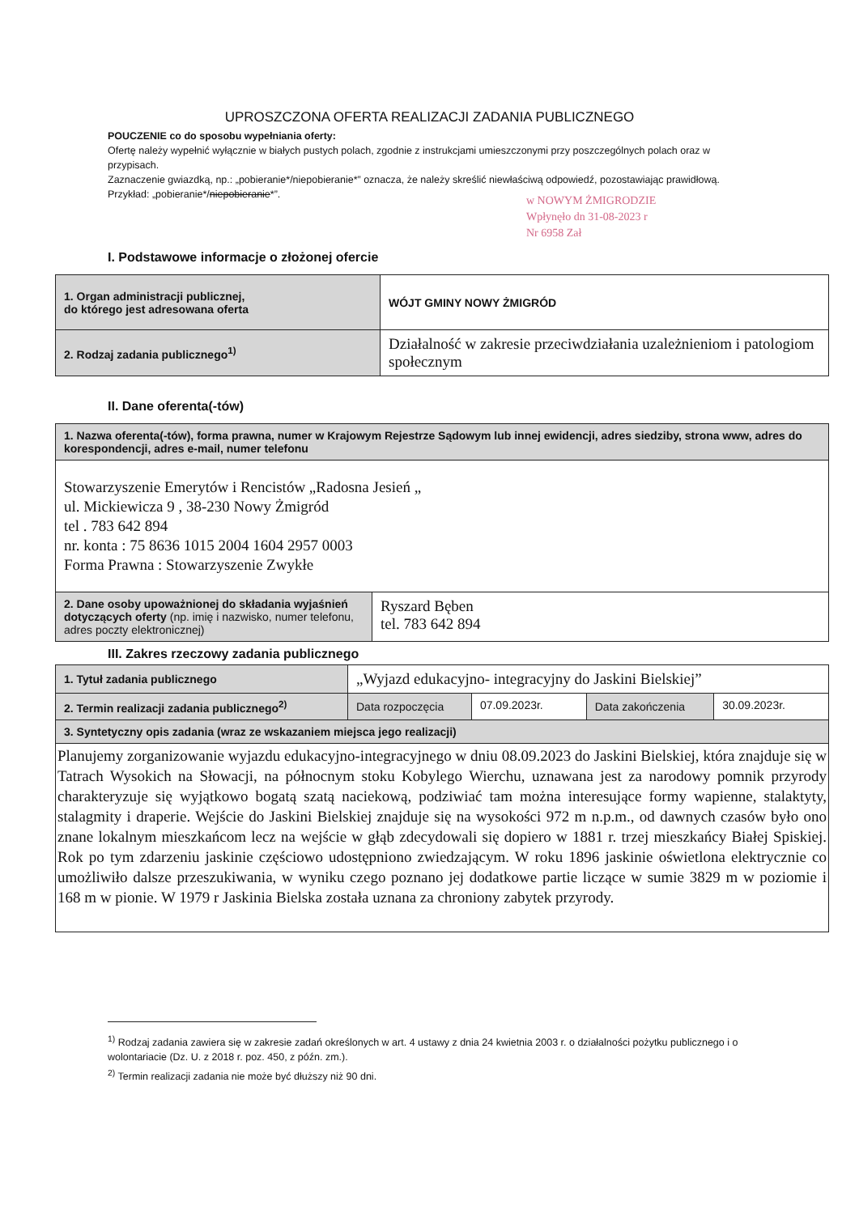UPROSZCZONA OFERTA REALIZACJI ZADANIA PUBLICZNEGO
POUCZENIE co do sposobu wypełniania oferty:
Ofertę należy wypełnić wyłącznie w białych pustych polach, zgodnie z instrukcjami umieszczonymi przy poszczególnych polach oraz w przypisach.
Zaznaczenie gwiazdką, np.: „pobieranie*/niepobieranie*” oznacza, że należy skreślić niewłaściwą odpowiedź, pozostawiając prawidłową. Przykład: „pobieranie*/niepobieranie*”.
w NOWYM ŻMIGRODZIE
Wpłynęło dn 31-08-2023 r
Nr 6958 Zał
I. Podstawowe informacje o złożonej ofercie
| 1. Organ administracji publicznej, do którego jest adresowana oferta | WÓJT GMINY NOWY ŻMIGRÓD |
| 2. Rodzaj zadania publicznego<sup>1)</sup> | Działalność w zakresie przeciwdziałania uzależnieniom i patologiom społecznym |
II. Dane oferenta(-tów)
| 1. Nazwa oferenta(-tów), forma prawna, numer w Krajowym Rejestrze Sądowym lub innej ewidencji, adres siedziby, strona www, adres do korespondencji, adres e-mail, numer telefonu | |
| Stowarzyszenie Emerytów i Rencistów „Radosna Jesień „ ul. Mickiewicza 9 , 38-230 Nowy Żmigród tel . 783 642 894 nr. konta : 75 8636 1015 2004 1604 2957 0003 Forma Prawna : Stowarzyszenie Zwykłe | |
| 2. Dane osoby upoważnionej do składania wyjaśnień dotyczących oferty (np. imię i nazwisko, numer telefonu, adres poczty elektronicznej) | Ryszard Bęben tel. 783 642 894 |
III. Zakres rzeczowy zadania publicznego
| 1. Tytuł zadania publicznego | „Wyjazd edukacyjno- integracyjny do Jaskini Bielskiej” | | | |
| 2. Termin realizacji zadania publicznego<sup>2)</sup> | Data rozpoczęcia | 07.09.2023r. | Data zakończenia | 30.09.2023r. |
| 3. Syntetyczny opis zadania (wraz ze wskazaniem miejsca jego realizacji) | | | | |
| Planujemy zorganizowanie wyjazdu edukacyjno-integracyjnego w dniu 08.09.2023 do Jaskini Bielskiej, która znajduje się w Tatrach Wysokich na Słowacji, na północnym stoku Kobylego Wierchu, uznawana jest za narodowy pomnik przyrody charakteryzuje się wyjątkowo bogatą szatą naciekową, podziwiać tam można interesujące formy wapienne, stalaktyty, stalagmity i draperie. Wejście do Jaskini Bielskiej znajduje się na wysokości 972 m n.p.m., od dawnych czasów było ono znane lokalnym mieszkańcom lecz na wejście w głąb zdecydowali się dopiero w 1881 r. trzej mieszkańcy Białej Spiskiej. Rok po tym zdarzeniu jaskinie częściowo udostępniono zwiedzającym. W roku 1896 jaskinie oświetlona elektrycznie co umożliwiło dalsze przeszukiwania, w wyniku czego poznano jej dodatkowe partie liczące w sumie 3829 m w poziomie i 168 m w pionie. W 1979 r Jaskinia Bielska została uznana za chroniony zabytek przyrody. | | | | |
<sup>1)</sup> Rodzaj zadania zawiera się w zakresie zadań określonych w art. 4 ustawy z dnia 24 kwietnia 2003 r. o działalności pożytku publicznego i o wolontariacie (Dz. U. z 2018 r. poz. 450, z późn. zm.).
<sup>2)</sup> Termin realizacji zadania nie może być dłuższy niż 90 dni.